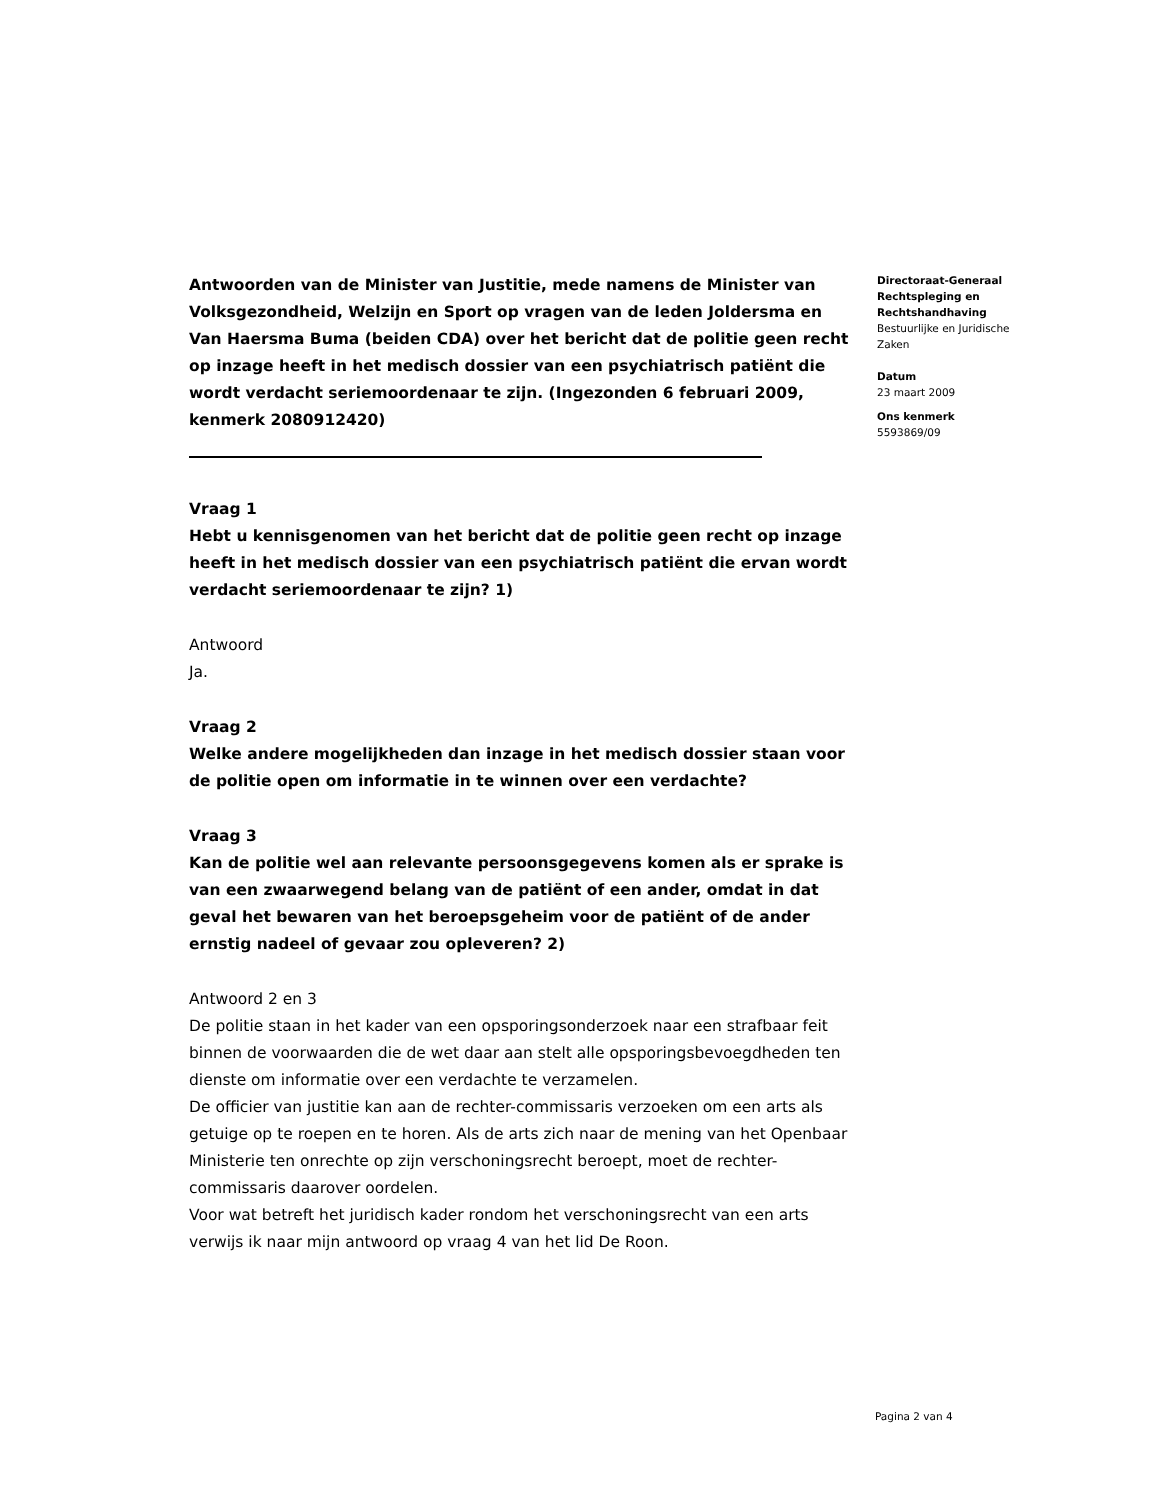Antwoorden van de Minister van Justitie, mede namens de Minister van Volksgezondheid, Welzijn en Sport op vragen van de leden Joldersma en Van Haersma Buma (beiden CDA) over het bericht dat de politie geen recht op inzage heeft in het medisch dossier van een psychiatrisch patiënt die wordt verdacht seriemoordenaar te zijn. (Ingezonden 6 februari 2009, kenmerk 2080912420)
Vraag 1
Hebt u kennisgenomen van het bericht dat de politie geen recht op inzage heeft in het medisch dossier van een psychiatrisch patiënt die ervan wordt verdacht seriemoordenaar te zijn? 1)
Antwoord
Ja.
Vraag 2
Welke andere mogelijkheden dan inzage in het medisch dossier staan voor de politie open om informatie in te winnen over een verdachte?
Vraag 3
Kan de politie wel aan relevante persoonsgegevens komen als er sprake is van een zwaarwegend belang van de patiënt of een ander, omdat in dat geval het bewaren van het beroepsgeheim voor de patiënt of de ander ernstig nadeel of gevaar zou opleveren? 2)
Antwoord 2 en 3
De politie staan in het kader van een opsporingsonderzoek naar een strafbaar feit binnen de voorwaarden die de wet daar aan stelt alle opsporingsbevoegdheden ten dienste om informatie over een verdachte te verzamelen.
De officier van justitie kan aan de rechter-commissaris verzoeken om een arts als getuige op te roepen en te horen. Als de arts zich naar de mening van het Openbaar Ministerie ten onrechte op zijn verschoningsrecht beroept, moet de rechter-commissaris daarover oordelen.
Voor wat betreft het juridisch kader rondom het verschoningsrecht van een arts verwijs ik naar mijn antwoord op vraag 4 van het lid De Roon.
Directoraat-Generaal Rechtspleging en Rechtshandhaving
Bestuurlijke en Juridische Zaken
Datum
23 maart 2009
Ons kenmerk
5593869/09
Pagina 2 van 4